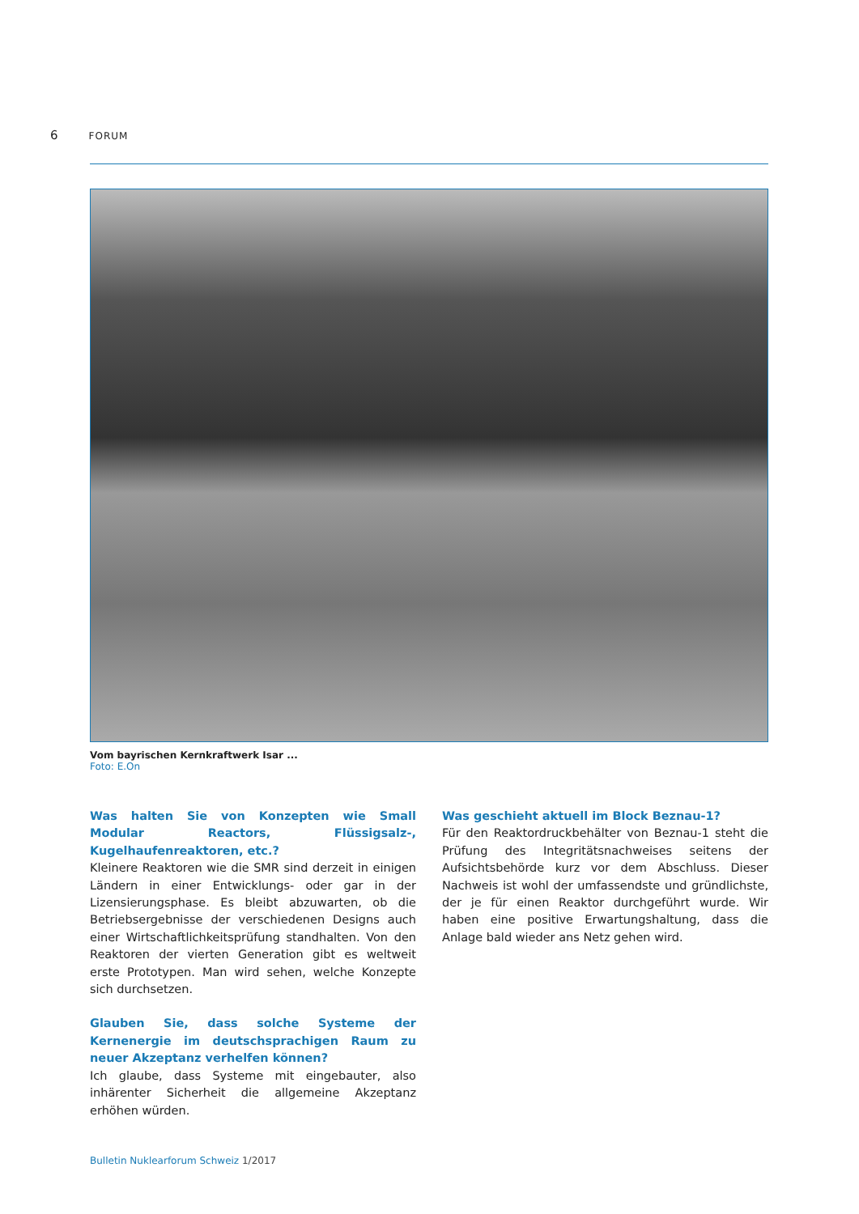6 FORUM
Vom bayrischen Kernkraftwerk Isar ...
Foto: E.On
Was halten Sie von Konzepten wie Small Modular Reactors, Flüssigsalz-, Kugelhaufenreaktoren, etc.?
Kleinere Reaktoren wie die SMR sind derzeit in einigen Ländern in einer Entwicklungs- oder gar in der Lizensierungsphase. Es bleibt abzuwarten, ob die Betriebsergebnisse der verschiedenen Designs auch einer Wirtschaftlichkeitsprüfung standhalten. Von den Reaktoren der vierten Generation gibt es weltweit erste Prototypen. Man wird sehen, welche Konzepte sich durchsetzen.
Glauben Sie, dass solche Systeme der Kernenergie im deutschsprachigen Raum zu neuer Akzeptanz verhelfen können?
Ich glaube, dass Systeme mit eingebauter, also inhärenter Sicherheit die allgemeine Akzeptanz erhöhen würden.
Was geschieht aktuell im Block Beznau-1?
Für den Reaktordruckbehälter von Beznau-1 steht die Prüfung des Integritätsnachweises seitens der Aufsichtsbehörde kurz vor dem Abschluss. Dieser Nachweis ist wohl der umfassendste und gründlichste, der je für einen Reaktor durchgeführt wurde. Wir haben eine positive Erwartungshaltung, dass die Anlage bald wieder ans Netz gehen wird.
Bulletin Nuklearforum Schweiz 1/2017